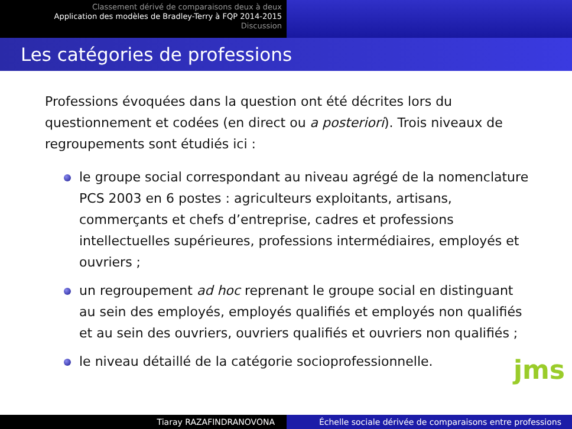Classement dérivé de comparaisons deux à deux
Application des modèles de Bradley-Terry à FQP 2014-2015
Discussion
Les catégories de professions
Professions évoquées dans la question ont été décrites lors du questionnement et codées (en direct ou a posteriori). Trois niveaux de regroupements sont étudiés ici :
le groupe social correspondant au niveau agrégé de la nomenclature PCS 2003 en 6 postes : agriculteurs exploitants, artisans, commerçants et chefs d’entreprise, cadres et professions intellectuelles supérieures, professions intermédiaires, employés et ouvriers ;
un regroupement ad hoc reprenant le groupe social en distinguant au sein des employés, employés qualifiés et employés non qualifiés et au sein des ouvriers, ouvriers qualifiés et ouvriers non qualifiés ;
le niveau détaillé de la catégorie socioprofessionnelle.
jms
Tiaray RAZAFINDRANOVONA Échelle sociale dérivée de comparaisons entre professions